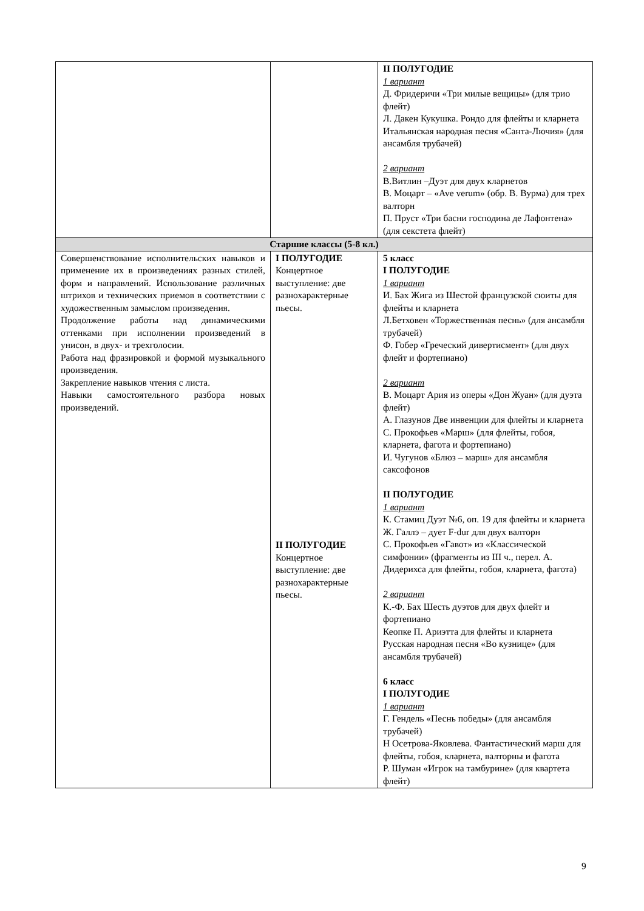| | | II ПОЛУГОДИЕ 1 вариант Д. Фридеричи «Три милые вещицы» (для трио флейт) Л. Дакен Кукушка. Рондо для флейты и кларнета Итальянская народная песня «Санта-Лючия» (для ансамбля трубачей) 2 вариант В.Витлин –Дуэт для двух кларнетов В. Моцарт – «Ave verum» (обр. В. Вурма) для трех валторн П. Пруст «Три басни господина де Лафонтена» (для секстета флейт) |
| Старшие классы (5-8 кл.) | | |
| Совершенствование исполнительских навыков и применение их в произведениях разных стилей, форм и направлений. Использование различных штрихов и технических приемов в соответствии с художественным замыслом произведения. Продолжение работы над динамическими оттенками при исполнении произведений в унисон, в двух- и трехголосии. Работа над фразировкой и формой музыкального произведения. Закрепление навыков чтения с листа. Навыки самостоятельного разбора новых произведений. | I ПОЛУГОДИЕ Концертное выступление: две разнохарактерные пьесы. II ПОЛУГОДИЕ Концертное выступление: две разнохарактерные пьесы. | 5 класс I ПОЛУГОДИЕ 1 вариант И. Бах Жига из Шестой французской сюиты для флейты и кларнета Л.Бетховен «Торжественная песнь» (для ансамбля трубачей) Ф. Гобер «Греческий дивертисмент» (для двух флейт и фортепиано) 2 вариант В. Моцарт Ария из оперы «Дон Жуан» (для дуэта флейт) А. Глазунов Две инвенции для флейты и кларнета С. Прокофьев «Марш» (для флейты, гобоя, кларнета, фагота и фортепиано) И. Чугунов «Блюз – марш» для ансамбля саксофонов II ПОЛУГОДИЕ 1 вариант К. Стамиц Дуэт №6, оп. 19 для флейты и кларнета Ж. Галлэ – дует F-dur для двух валторн С. Прокофьев «Гавот» из «Классической симфонии» (фрагменты из III ч., перел. А. Дидерихса для флейты, гобоя, кларнета, фагота) 2 вариант К.-Ф. Бах Шесть дуэтов для двух флейт и фортепиано Кеопке П. Ариэтта для флейты и кларнета Русская народная песня «Во кузнице» (для ансамбля трубачей) 6 класс I ПОЛУГОДИЕ 1 вариант Г. Гендель «Песнь победы» (для ансамбля трубачей) Н Осетрова-Яковлева. Фантастический марш для флейты, гобоя, кларнета, валторны и фагота Р. Шуман «Игрок на тамбурине» (для квартета флейт) |
9